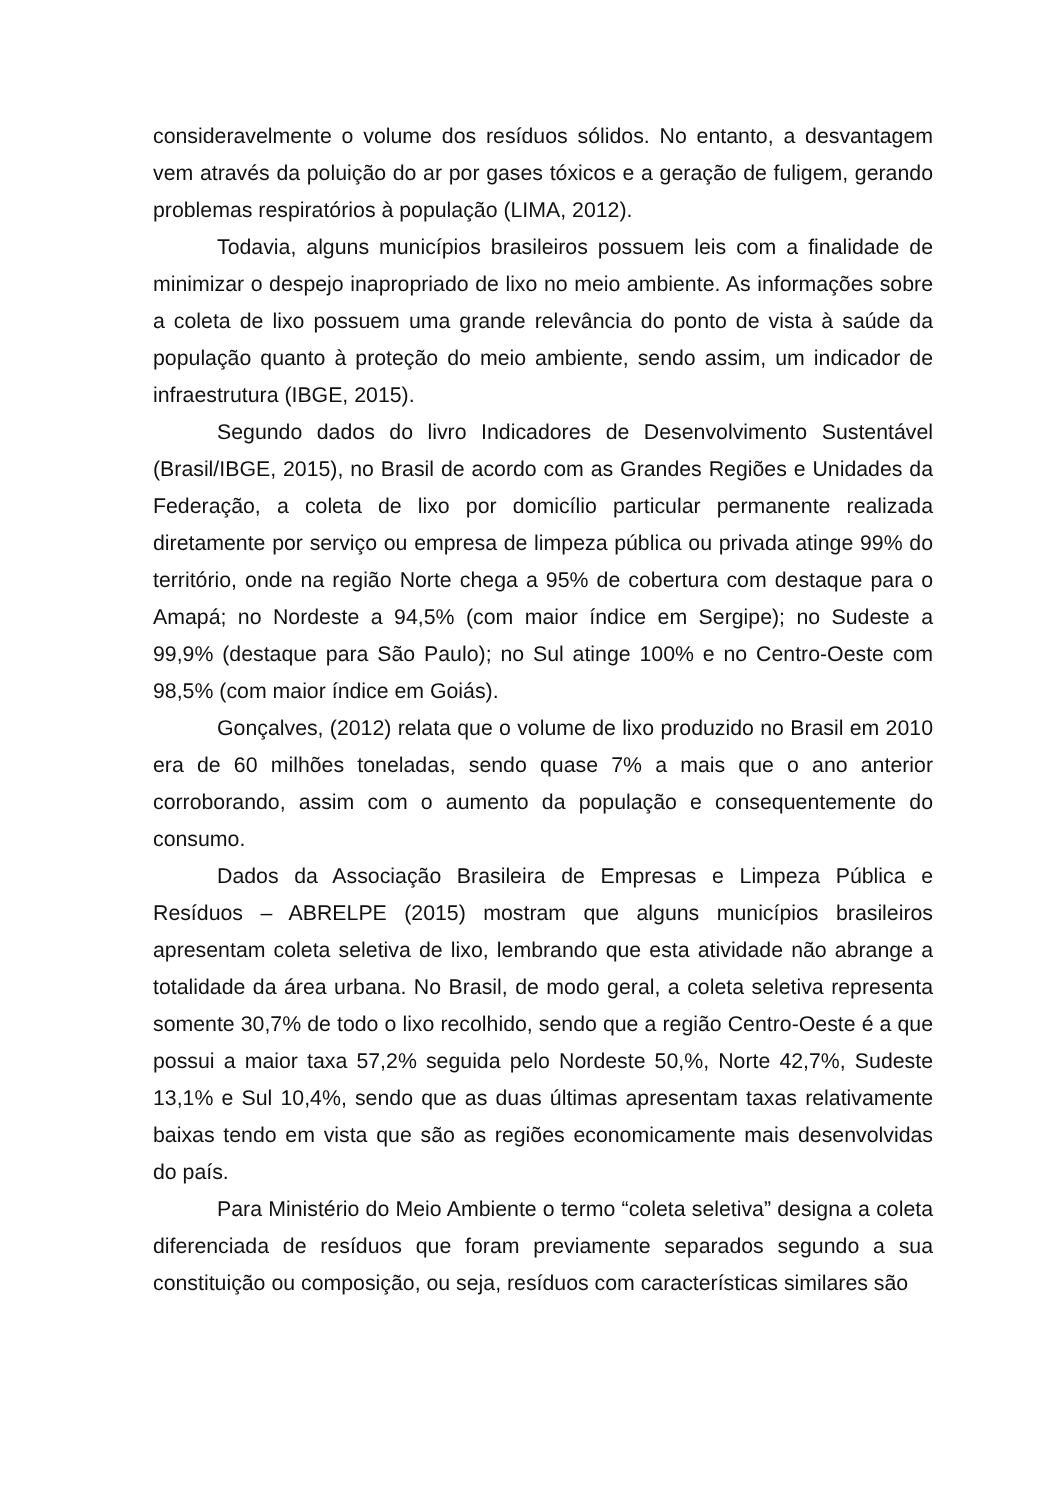consideravelmente o volume dos resíduos sólidos. No entanto, a desvantagem vem através da poluição do ar por gases tóxicos e a geração de fuligem, gerando problemas respiratórios à população (LIMA, 2012).
Todavia, alguns municípios brasileiros possuem leis com a finalidade de minimizar o despejo inapropriado de lixo no meio ambiente. As informações sobre a coleta de lixo possuem uma grande relevância do ponto de vista à saúde da população quanto à proteção do meio ambiente, sendo assim, um indicador de infraestrutura (IBGE, 2015).
Segundo dados do livro Indicadores de Desenvolvimento Sustentável (Brasil/IBGE, 2015), no Brasil de acordo com as Grandes Regiões e Unidades da Federação, a coleta de lixo por domicílio particular permanente realizada diretamente por serviço ou empresa de limpeza pública ou privada atinge 99% do território, onde na região Norte chega a 95% de cobertura com destaque para o Amapá; no Nordeste a 94,5% (com maior índice em Sergipe); no Sudeste a 99,9% (destaque para São Paulo); no Sul atinge 100% e no Centro-Oeste com 98,5% (com maior índice em Goiás).
Gonçalves, (2012) relata que o volume de lixo produzido no Brasil em 2010 era de 60 milhões toneladas, sendo quase 7% a mais que o ano anterior corroborando, assim com o aumento da população e consequentemente do consumo.
Dados da Associação Brasileira de Empresas e Limpeza Pública e Resíduos – ABRELPE (2015) mostram que alguns municípios brasileiros apresentam coleta seletiva de lixo, lembrando que esta atividade não abrange a totalidade da área urbana. No Brasil, de modo geral, a coleta seletiva representa somente 30,7% de todo o lixo recolhido, sendo que a região Centro-Oeste é a que possui a maior taxa 57,2% seguida pelo Nordeste 50,%, Norte 42,7%, Sudeste 13,1% e Sul 10,4%, sendo que as duas últimas apresentam taxas relativamente baixas tendo em vista que são as regiões economicamente mais desenvolvidas do país.
Para Ministério do Meio Ambiente o termo “coleta seletiva” designa a coleta diferenciada de resíduos que foram previamente separados segundo a sua constituição ou composição, ou seja, resíduos com características similares são